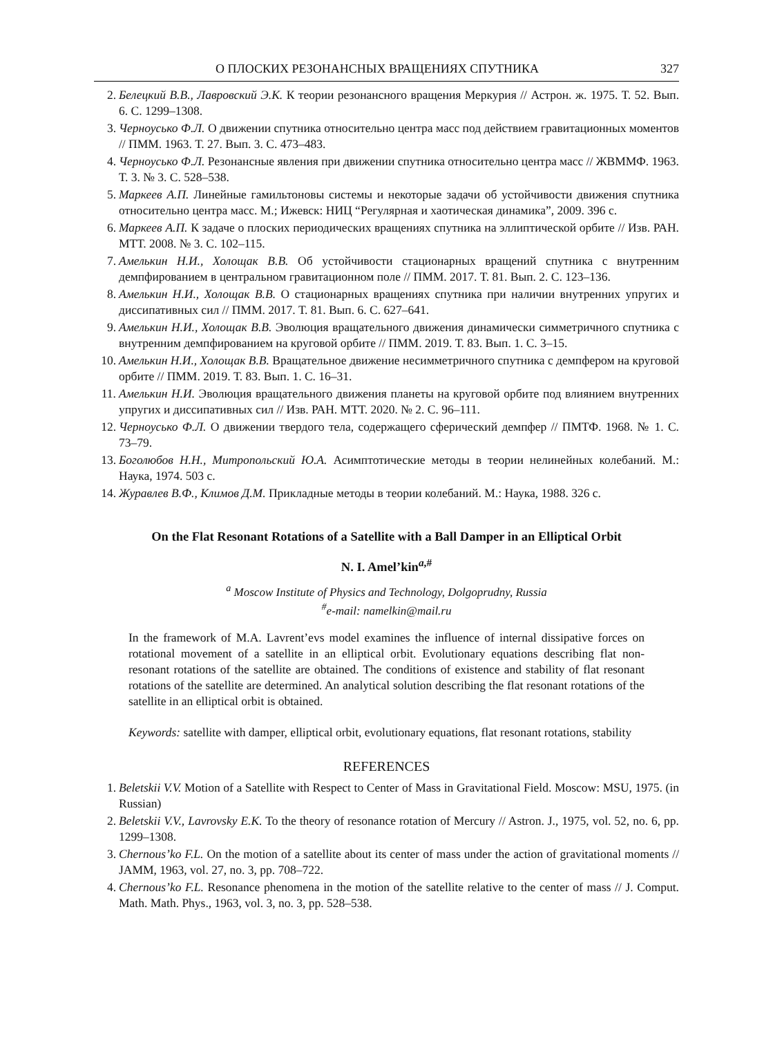О ПЛОСКИХ РЕЗОНАНСНЫХ ВРАЩЕНИЯХ СПУТНИКА 327
2. Белецкий В.В., Лавровский Э.К. К теории резонансного вращения Меркурия // Астрон. ж. 1975. Т. 52. Вып. 6. С. 1299–1308.
3. Черноусько Ф.Л. О движении спутника относительно центра масс под действием гравитационных моментов // ПММ. 1963. Т. 27. Вып. 3. С. 473–483.
4. Черноусько Ф.Л. Резонансные явления при движении спутника относительно центра масс // ЖВММФ. 1963. Т. 3. № 3. С. 528–538.
5. Маркеев А.П. Линейные гамильтоновы системы и некоторые задачи об устойчивости движения спутника относительно центра масс. М.; Ижевск: НИЦ “Регулярная и хаотическая динамика”, 2009. 396 с.
6. Маркеев А.П. К задаче о плоских периодических вращениях спутника на эллиптической орбите // Изв. РАН. МТТ. 2008. № 3. С. 102–115.
7. Амелькин Н.И., Холощак В.В. Об устойчивости стационарных вращений спутника с внутренним демпфированием в центральном гравитационном поле // ПММ. 2017. Т. 81. Вып. 2. С. 123–136.
8. Амелькин Н.И., Холощак В.В. О стационарных вращениях спутника при наличии внутренних упругих и диссипативных сил // ПММ. 2017. Т. 81. Вып. 6. С. 627–641.
9. Амелькин Н.И., Холощак В.В. Эволюция вращательного движения динамически симметричного спутника с внутренним демпфированием на круговой орбите // ПММ. 2019. Т. 83. Вып. 1. С. 3–15.
10. Амелькин Н.И., Холощак В.В. Вращательное движение несимметричного спутника с демпфером на круговой орбите // ПММ. 2019. Т. 83. Вып. 1. С. 16–31.
11. Амелькин Н.И. Эволюция вращательного движения планеты на круговой орбите под влиянием внутренних упругих и диссипативных сил // Изв. РАН. МТТ. 2020. № 2. С. 96–111.
12. Черноусько Ф.Л. О движении твердого тела, содержащего сферический демпфер // ПМТФ. 1968. № 1. С. 73–79.
13. Боголюбов Н.Н., Митропольский Ю.А. Асимптотические методы в теории нелинейных колебаний. М.: Наука, 1974. 503 с.
14. Журавлев В.Ф., Климов Д.М. Прикладные методы в теории колебаний. М.: Наука, 1988. 326 с.
On the Flat Resonant Rotations of a Satellite with a Ball Damper in an Elliptical Orbit
N. I. Amel’kin<sup>a,#</sup>
<sup>a</sup> Moscow Institute of Physics and Technology, Dolgoprudny, Russia
<sup>#</sup> e-mail: namelkin@mail.ru
In the framework of M.A. Lavrent’evs model examines the influence of internal dissipative forces on rotational movement of a satellite in an elliptical orbit. Evolutionary equations describing flat non-resonant rotations of the satellite are obtained. The conditions of existence and stability of flat resonant rotations of the satellite are determined. An analytical solution describing the flat resonant rotations of the satellite in an elliptical orbit is obtained.
Keywords: satellite with damper, elliptical orbit, evolutionary equations, flat resonant rotations, stability
REFERENCES
1. Beletskii V.V. Motion of a Satellite with Respect to Center of Mass in Gravitational Field. Moscow: MSU, 1975. (in Russian)
2. Beletskii V.V., Lavrovsky E.K. To the theory of resonance rotation of Mercury // Astron. J., 1975, vol. 52, no. 6, pp. 1299–1308.
3. Chernous’ko F.L. On the motion of a satellite about its center of mass under the action of gravitational moments // JAMM, 1963, vol. 27, no. 3, pp. 708–722.
4. Chernous’ko F.L. Resonance phenomena in the motion of the satellite relative to the center of mass // J. Comput. Math. Math. Phys., 1963, vol. 3, no. 3, pp. 528–538.